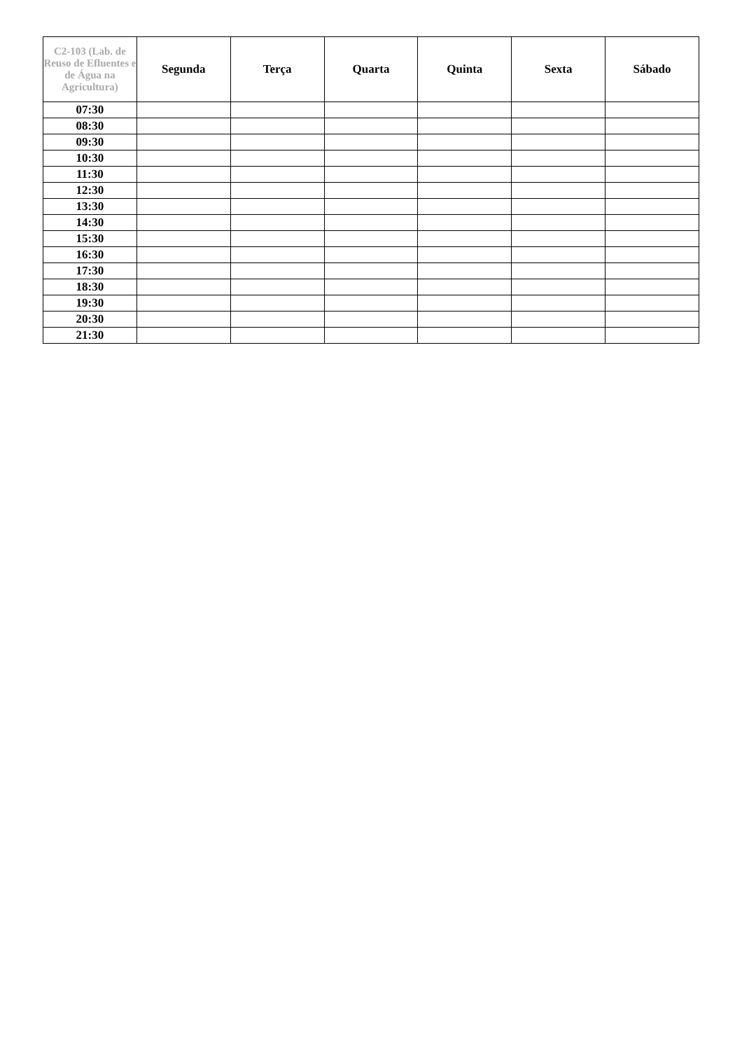| C2-103 (Lab. de Reuso de Efluentes e de Água na Agricultura) | Segunda | Terça | Quarta | Quinta | Sexta | Sábado |
| --- | --- | --- | --- | --- | --- | --- |
| 07:30 | | | | | | |
| 08:30 | | | | | | |
| 09:30 | | | | | | |
| 10:30 | | | | | | |
| 11:30 | | | | | | |
| 12:30 | | | | | | |
| 13:30 | | | | | | |
| 14:30 | | | | | | |
| 15:30 | | | | | | |
| 16:30 | | | | | | |
| 17:30 | | | | | | |
| 18:30 | | | | | | |
| 19:30 | | | | | | |
| 20:30 | | | | | | |
| 21:30 | | | | | | |